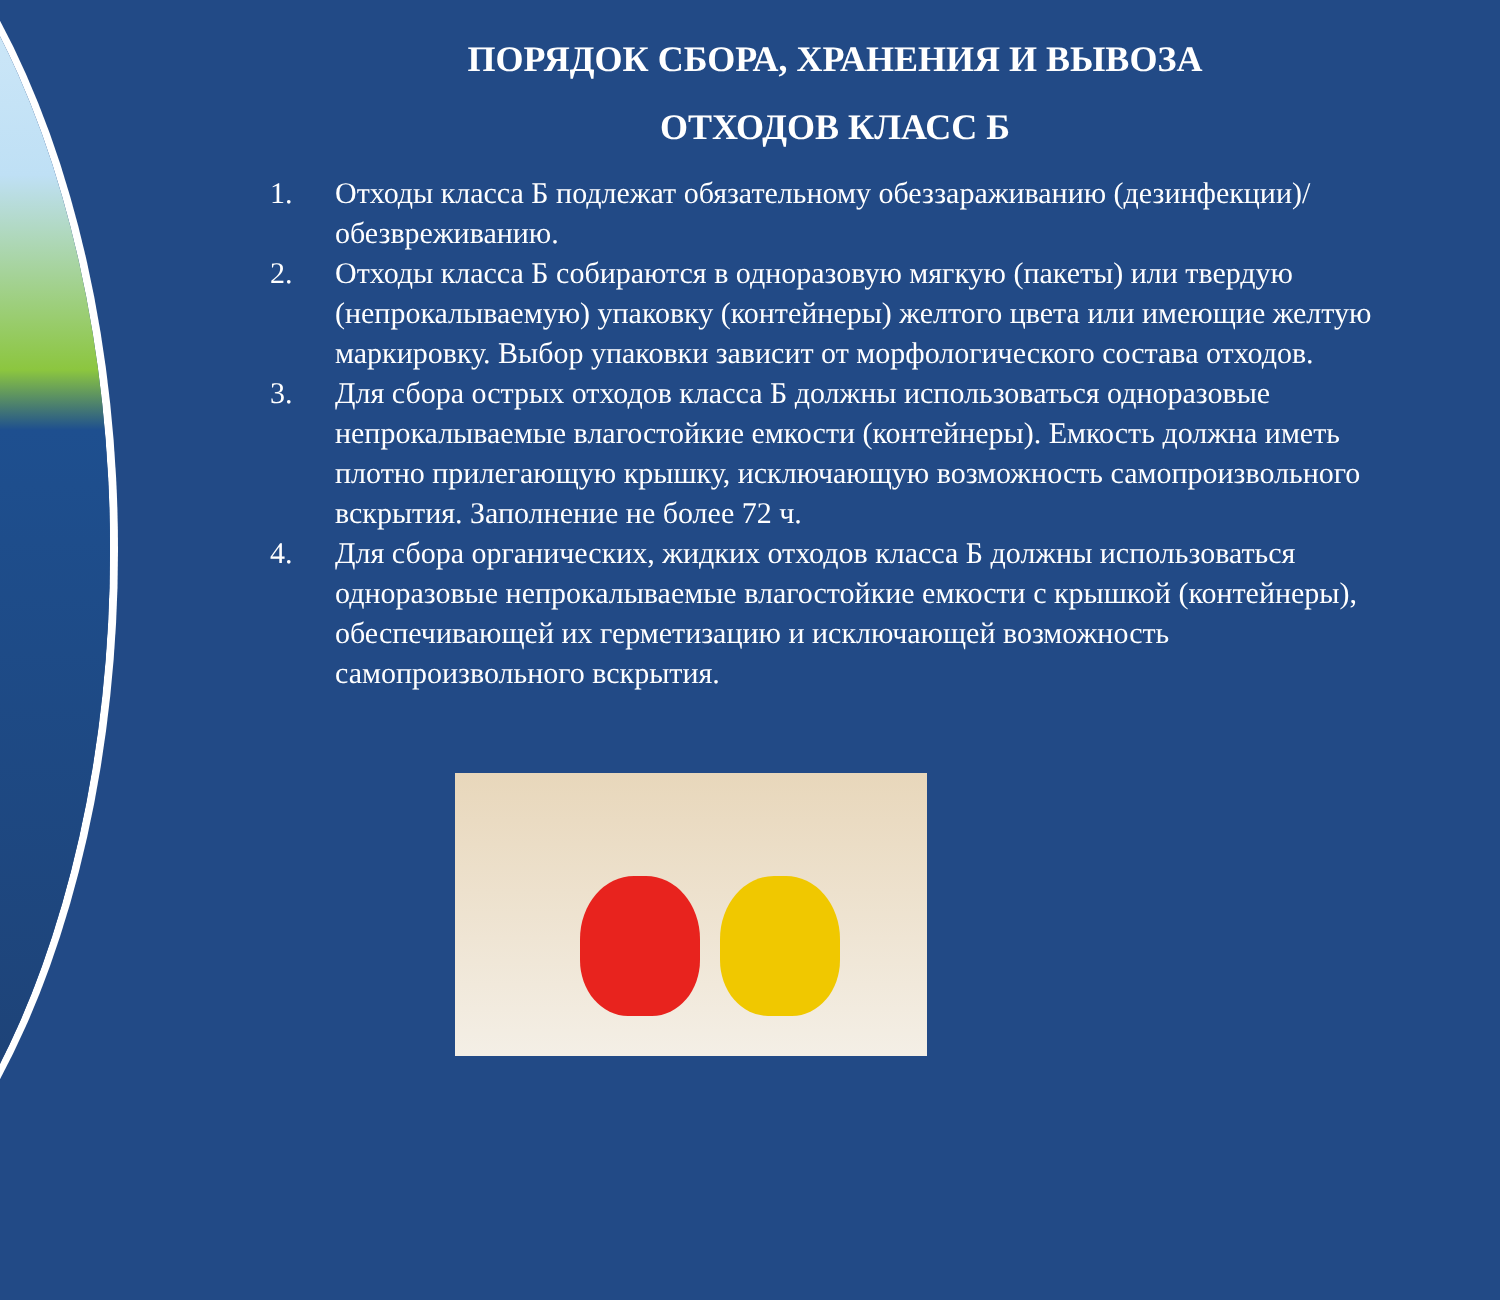ПОРЯДОК СБОРА, ХРАНЕНИЯ И ВЫВОЗА
ОТХОДОВ КЛАСС Б
1. Отходы класса Б подлежат обязательному обеззараживанию (дезинфекции)/обезвреживанию.
2. Отходы класса Б собираются в одноразовую мягкую (пакеты) или твердую (непрокалываемую) упаковку (контейнеры) желтого цвета или имеющие желтую маркировку. Выбор упаковки зависит от морфологического состава отходов.
3. Для сбора острых отходов класса Б должны использоваться одноразовые непрокалываемые влагостойкие емкости (контейнеры). Емкость должна иметь плотно прилегающую крышку, исключающую возможность самопроизвольного вскрытия. Заполнение не более 72 ч.
4. Для сбора органических, жидких отходов класса Б должны использоваться одноразовые непрокалываемые влагостойкие емкости с крышкой (контейнеры), обеспечивающей их герметизацию и исключающей возможность самопроизвольного вскрытия.